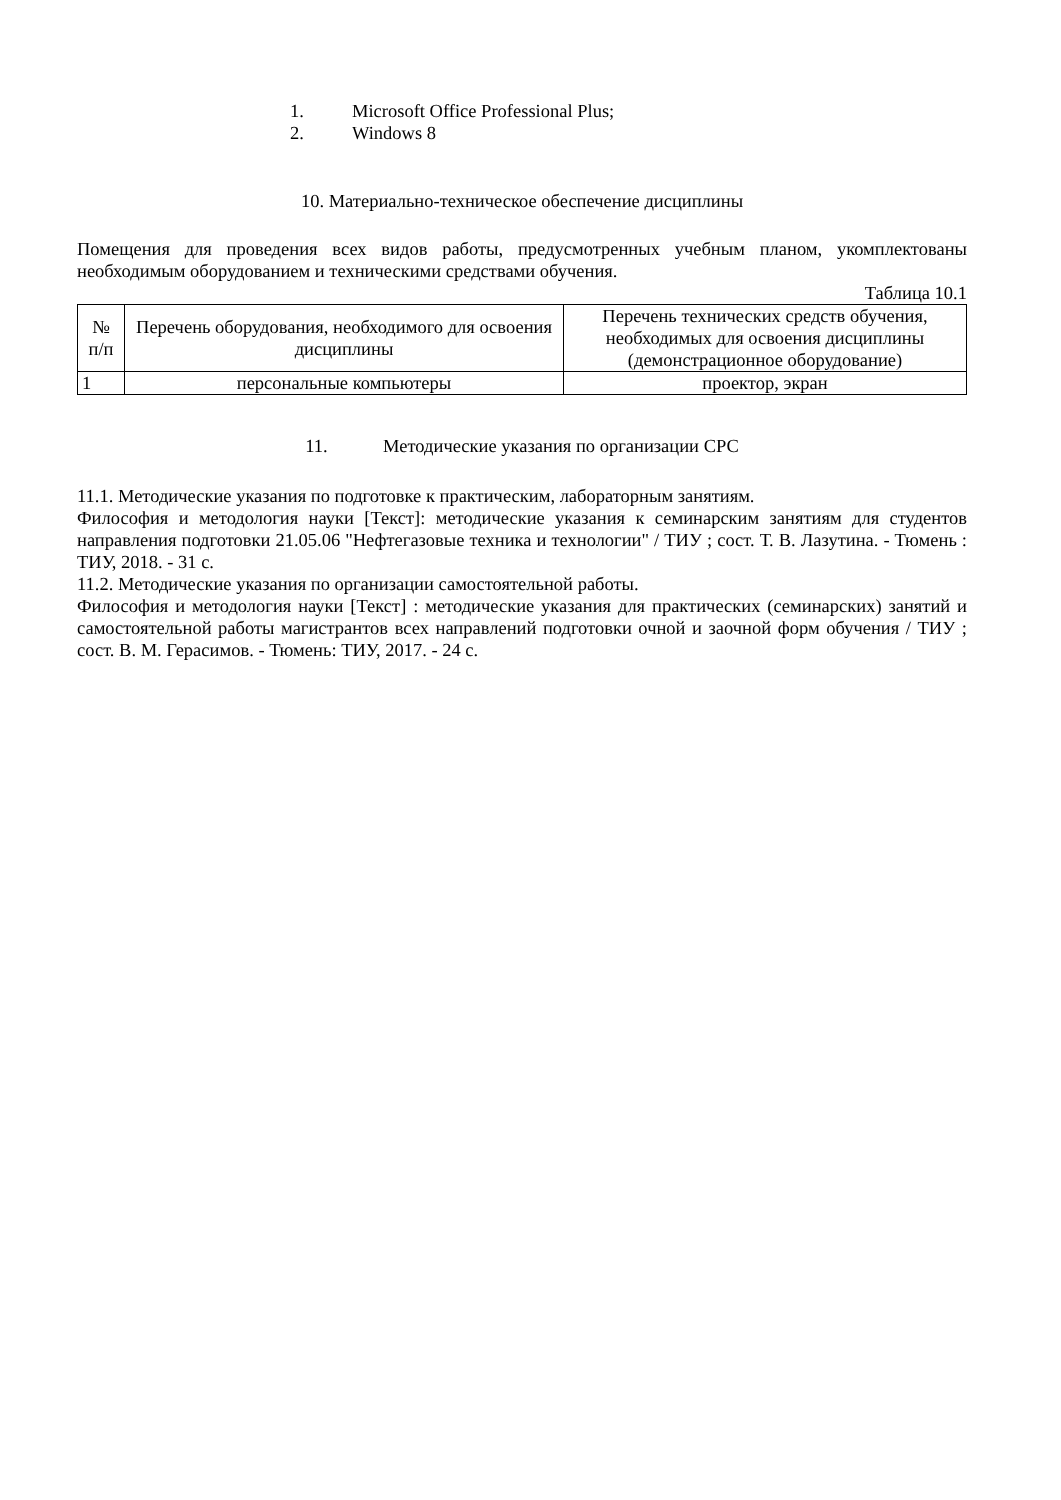1. Microsoft Office Professional Plus;
2. Windows 8
10. Материально-техническое обеспечение дисциплины
Помещения для проведения всех видов работы, предусмотренных учебным планом, укомплектованы необходимым оборудованием и техническими средствами обучения.
Таблица 10.1
| № п/п | Перечень оборудования, необходимого для освоения дисциплины | Перечень технических средств обучения, необходимых для освоения дисциплины (демонстрационное оборудование) |
| 1 | персональные компьютеры | проектор, экран |
11. Методические указания по организации СРС
11.1. Методические указания по подготовке к практическим, лабораторным занятиям.
Философия и методология науки [Текст]: методические указания к семинарским занятиям для студентов направления подготовки 21.05.06 "Нефтегазовые техника и технологии" / ТИУ ; сост. Т. В. Лазутина. - Тюмень : ТИУ, 2018. - 31 с.
11.2. Методические указания по организации самостоятельной работы.
Философия и методология науки [Текст] : методические указания для практических (семинарских) занятий и самостоятельной работы магистрантов всех направлений подготовки очной и заочной форм обучения / ТИУ ; сост. В. М. Герасимов. - Тюмень: ТИУ, 2017. - 24 с.